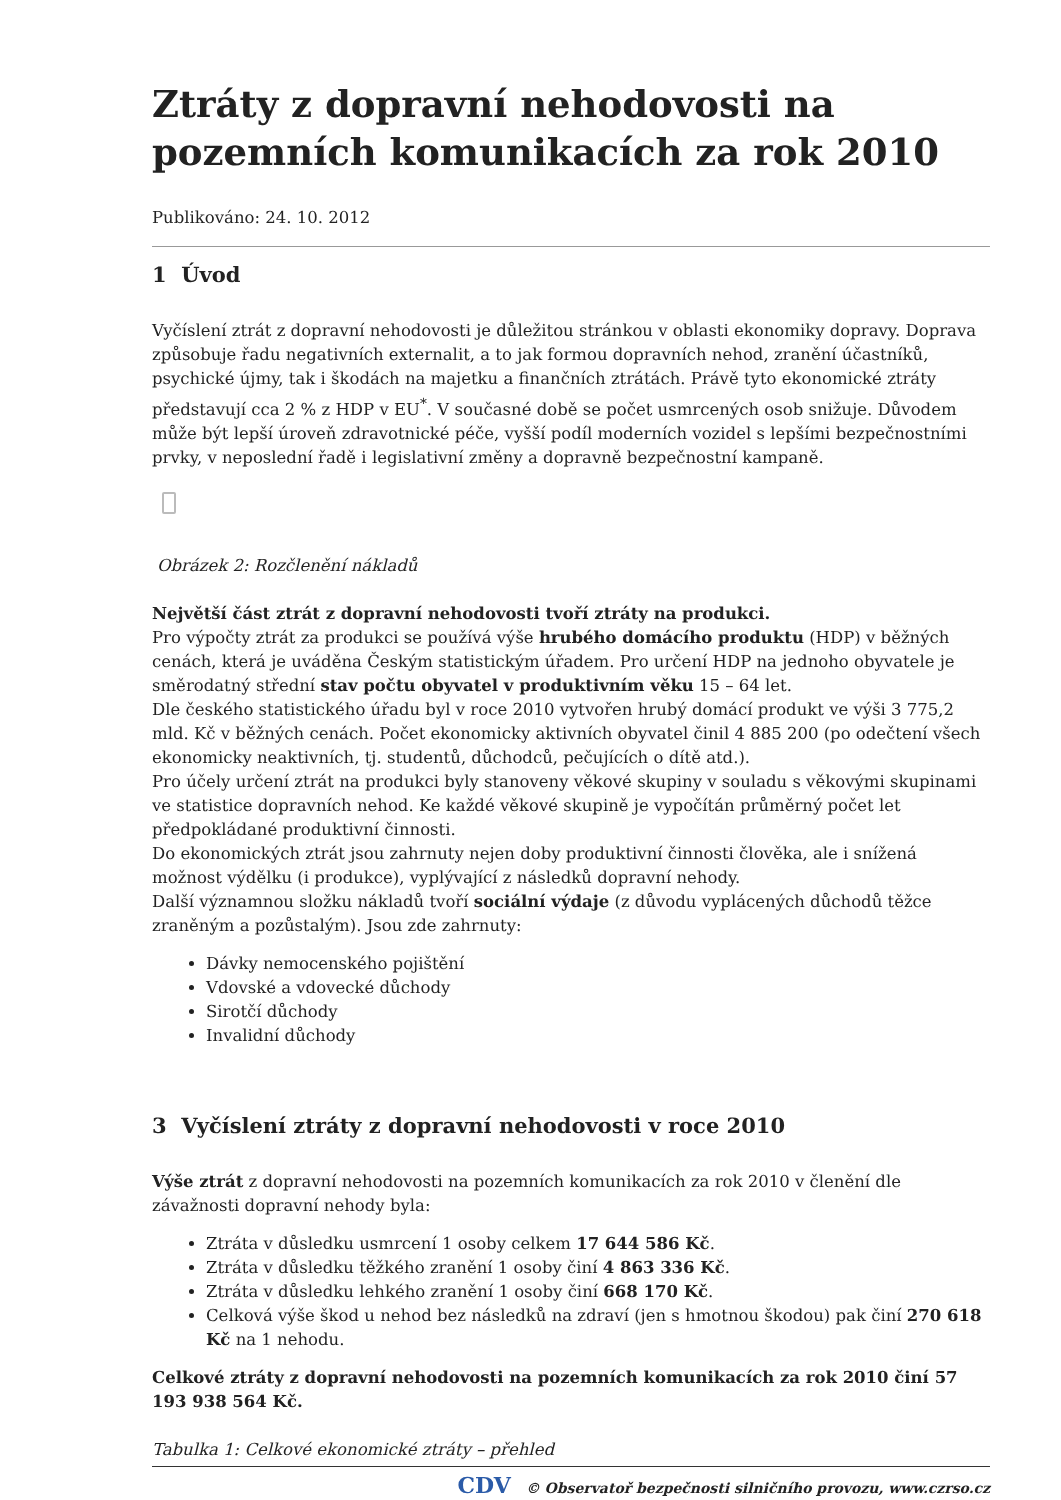Ztráty z dopravní nehodovosti na pozemních komunikacích za rok 2010
Publikováno: 24. 10. 2012
1 Úvod
Vyčíslení ztrát z dopravní nehodovosti je důležitou stránkou v oblasti ekonomiky dopravy. Doprava způsobuje řadu negativních externalit, a to jak formou dopravních nehod, zranění účastníků, psychické újmy, tak i škodách na majetku a finančních ztrátách. Právě tyto ekonomické ztráty představují cca 2 % z HDP v EU<sup>*</sup>. V současné době se počet usmrcených osob snižuje. Důvodem může být lepší úroveň zdravotnické péče, vyšší podíl moderních vozidel s lepšími bezpečnostními prvky, v neposlední řadě i legislativní změny a dopravně bezpečnostní kampaně.
Obrázek 2: Rozčlenění nákladů
Největší část ztrát z dopravní nehodovosti tvoří ztráty na produkci.
Pro výpočty ztrát za produkci se používá výše hrubého domácího produktu (HDP) v běžných cenách, která je uváděna Českým statistickým úřadem. Pro určení HDP na jednoho obyvatele je směrodatný střední stav počtu obyvatel v produktivním věku 15 – 64 let.
Dle českého statistického úřadu byl v roce 2010 vytvořen hrubý domácí produkt ve výši 3 775,2 mld. Kč v běžných cenách. Počet ekonomicky aktivních obyvatel činil 4 885 200 (po odečtení všech ekonomicky neaktivních, tj. studentů, důchodců, pečujících o dítě atd.).
Pro účely určení ztrát na produkci byly stanoveny věkové skupiny v souladu s věkovými skupinami ve statistice dopravních nehod. Ke každé věkové skupině je vypočítán průměrný počet let předpokládané produktivní činnosti.
Do ekonomických ztrát jsou zahrnuty nejen doby produktivní činnosti člověka, ale i snížená možnost výdělku (i produkce), vyplývající z následků dopravní nehody.
Další významnou složku nákladů tvoří sociální výdaje (z důvodu vyplácených důchodů těžce zraněným a pozůstalým). Jsou zde zahrnuty:
Dávky nemocenského pojištění
Vdovské a vdovecké důchody
Sirotčí důchody
Invalidní důchody
3 Vyčíslení ztráty z dopravní nehodovosti v roce 2010
Výše ztrát z dopravní nehodovosti na pozemních komunikacích za rok 2010 v členění dle závažnosti dopravní nehody byla:
Ztráta v důsledku usmrcení 1 osoby celkem 17 644 586 Kč.
Ztráta v důsledku těžkého zranění 1 osoby činí 4 863 336 Kč.
Ztráta v důsledku lehkého zranění 1 osoby činí 668 170 Kč.
Celková výše škod u nehod bez následků na zdraví (jen s hmotnou škodou) pak činí 270 618 Kč na 1 nehodu.
Celkové ztráty z dopravní nehodovosti na pozemních komunikacích za rok 2010 činí 57 193 938 564 Kč.
Tabulka 1: Celkové ekonomické ztráty – přehled
CDV © Observatoř bezpečnosti silničního provozu, www.czrso.cz